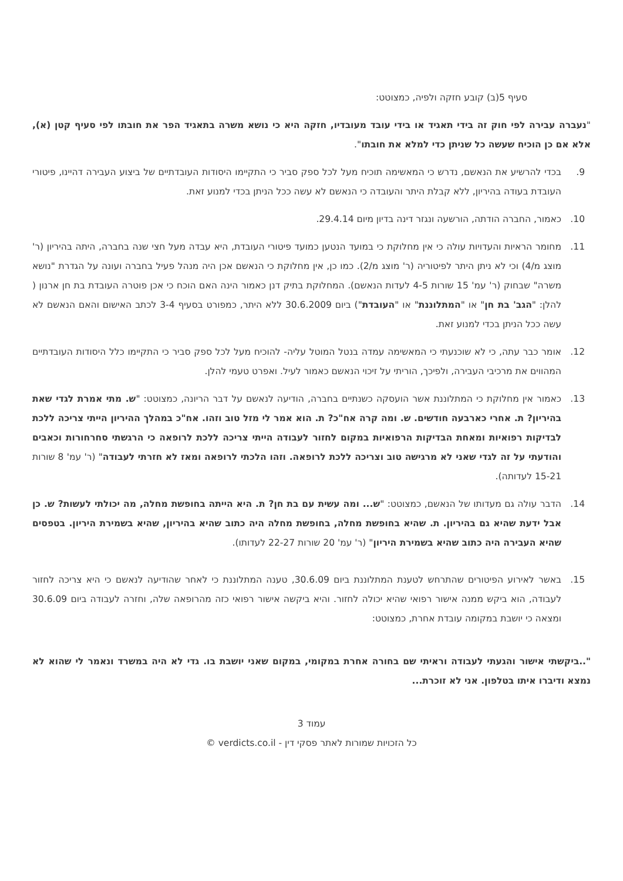סעיף 5(ב) קובע חזקה ולפיה, כמצוטט:
"נעברה עבירה לפי חוק זה בידי תאגיד או בידי עובד מעובדיו, חזקה היא כי נושא משרה בתאגיד הפר את חובתו לפי סעיף קטן (א), אלא אם כן הוכיח שעשה כל שניתן כדי למלא את חובתו".
9. בכדי להרשיע את הנאשם, נדרש כי המאשימה תוכיח מעל לכל ספק סביר כי התקיימו היסודות העובדתיים של ביצוע העבירה דהיינו, פיטורי העובדת בעודה בהיריון, ללא קבלת היתר והעובדה כי הנאשם לא עשה ככל הניתן בכדי למנוע זאת.
10. כאמור, החברה הודתה, הורשעה ונגזר דינה בדיון מיום 29.4.14.
11. מחומר הראיות והעדויות עולה כי אין מחלוקת כי במועד הנטען כמועד פיטורי העובדת, היא עבדה מעל חצי שנה בחברה, היתה בהיריון (ר' מוצג מ/4) וכי לא ניתן היתר לפיטוריה (ר' מוצג מ/2). כמו כן, אין מחלוקת כי הנאשם אכן היה מנהל פעיל בחברה ועונה על הגדרת "נושא משרה" שבחוק (ר' עמ' 15 שורות 4-5 לעדות הנאשם). המחלוקת בתיק דנן כאמור הינה האם הוכח כי אכן פוטרה העובדת בת חן ארנון ( להלן: "הגב' בת חן" או "המתלוננת" או "העובדת") ביום 30.6.2009 ללא היתר, כמפורט בסעיף 3-4 לכתב האישום והאם הנאשם לא עשה ככל הניתן בכדי למנוע זאת.
12. אומר כבר עתה, כי לא שוכנעתי כי המאשימה עמדה בנטל המוטל עליה- להוכיח מעל לכל ספק סביר כי התקיימו כלל היסודות העובדתיים המהווים את מרכיבי העבירה, ולפיכך, הוריתי על זיכוי הנאשם כאמור לעיל. ואפרט טעמי להלן.
13. כאמור אין מחלוקת כי המתלוננת אשר הועסקה כשנתיים בחברה, הודיעה לנאשם על דבר הריונה, כמצוטט: "ש. מתי אמרת לגדי שאת בהיריון? ת. אחרי כארבעה חודשים. ש. ומה קרה אח"כ? ת. הוא אמר לי מזל טוב וזהו. אח"כ במהלך ההיריון הייתי צריכה ללכת לבדיקות רפואיות ומאחת הבדיקות הרפואיות במקום לחזור לעבודה הייתי צריכה ללכת לרופאה כי הרגשתי סחרחורות וכאבים והודעתי על זה לגדי שאני לא מרגישה טוב וצריכה ללכת לרופאה. וזהו הלכתי לרופאה ומאז לא חזרתי לעבודה" (ר' עמ' 8 שורות 15-21 לעדותה).
14. הדבר עולה גם מעדותו של הנאשם, כמצוטט: "ש... ומה עשית עם בת חן? ת. היא הייתה בחופשת מחלה, מה יכולתי לעשות? ש. כן אבל ידעת שהיא גם בהיריון. ת. שהיא בחופשת מחלה, בחופשת מחלה היה כתוב שהיא בהיריון, שהיא בשמירת היריון. בטפסים שהיא העבירה היה כתוב שהיא בשמירת היריון" (ר' עמ' 20 שורות 22-27 לעדותו).
15. באשר לאירוע הפיטורים שהתרחש לטענת המתלוננת ביום 30.6.09, טענה המתלוננת כי לאחר שהודיעה לנאשם כי היא צריכה לחזור לעבודה, הוא ביקש ממנה אישור רפואי שהיא יכולה לחזור. והיא ביקשה אישור רפואי כזה מהרופאה שלה, וחזרה לעבודה ביום 30.6.09 ומצאה כי יושבת במקומה עובדת אחרת, כמצוטט:
"..ביקשתי אישור והגעתי לעבודה וראיתי שם בחורה אחרת במקומי, במקום שאני יושבת בו. גדי לא היה במשרד ונאמר לי שהוא לא נמצא ודיברו איתו בטלפון. אני לא זוכרת...
עמוד 3
כל הזכויות שמורות לאתר פסקי דין - verdicts.co.il ©